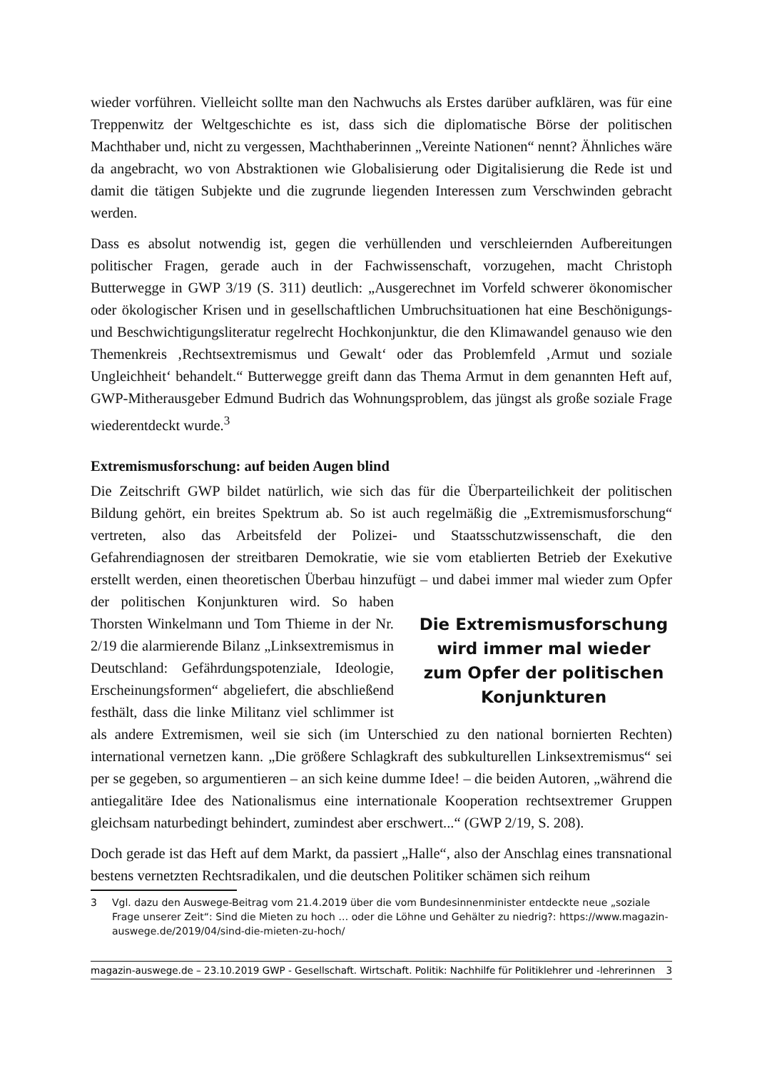wieder vorführen. Vielleicht sollte man den Nachwuchs als Erstes darüber aufklären, was für eine Treppenwitz der Weltgeschichte es ist, dass sich die diplomatische Börse der politischen Machthaber und, nicht zu vergessen, Machthaberinnen „Vereinte Nationen“ nennt? Ähnliches wäre da angebracht, wo von Abstraktionen wie Globalisierung oder Digitalisierung die Rede ist und damit die tätigen Subjekte und die zugrunde liegenden Interessen zum Verschwinden gebracht werden.
Dass es absolut notwendig ist, gegen die verhüllenden und verschleiernden Aufbereitungen politischer Fragen, gerade auch in der Fachwissenschaft, vorzugehen, macht Christoph Butterwegge in GWP 3/19 (S. 311) deutlich: „Ausgerechnet im Vorfeld schwerer ökonomischer oder ökologischer Krisen und in gesellschaftlichen Umbruchsituationen hat eine Beschönigungs- und Beschwichtigungsliteratur regelrecht Hochkonjunktur, die den Klimawandel genauso wie den Themenkreis ‚Rechtsextremismus und Gewalt‘ oder das Problemfeld ‚Armut und soziale Ungleichheit‘ behandelt.“ Butterwegge greift dann das Thema Armut in dem genannten Heft auf, GWP-Mitherausgeber Edmund Budrich das Wohnungsproblem, das jüngst als große soziale Frage wiederentdeckt wurde.<sup>3</sup>
Extremismusforschung: auf beiden Augen blind
Die Zeitschrift GWP bildet natürlich, wie sich das für die Überparteilichkeit der politischen Bildung gehört, ein breites Spektrum ab. So ist auch regelmäßig die „Extremismusforschung“ vertreten, also das Arbeitsfeld der Polizei- und Staatsschutzwissenschaft, die den Gefahrendiagnosen der streitbaren Demokratie, wie sie vom etablierten Betrieb der Exekutive erstellt werden, einen theoretischen Überbau hinzufügt Die Extremismusforschung wird immer mal wieder zum Opfer der politischen Konjunkturen – und dabei immer mal wieder zum Opfer der politischen Konjunkturen wird. So haben Thorsten Winkelmann und Tom Thieme in der Nr. 2/19 die alarmierende Bilanz „Linksextremismus in Deutschland: Gefährdungspotenziale, Ideologie, Erscheinungsformen“ abgeliefert, die abschließend festhält, dass die linke Militanz viel schlimmer ist als andere Extremismen, weil sie sich (im Unterschied zu den national bornierten Rechten) international vernetzen kann. „Die größere Schlagkraft des subkulturellen Linksextremismus“ sei per se gegeben, so argumentieren – an sich keine dumme Idee! – die beiden Autoren, „während die antiegalitäre Idee des Nationalismus eine internationale Kooperation rechtsextremer Gruppen gleichsam naturbedingt behindert, zumindest aber erschwert...“ (GWP 2/19, S. 208).
Doch gerade ist das Heft auf dem Markt, da passiert „Halle“, also der Anschlag eines transnational bestens vernetzten Rechtsradikalen, und die deutschen Politiker schämen sich reihum
3 Vgl. dazu den Auswege-Beitrag vom 21.4.2019 über die vom Bundesinnenminister entdeckte neue „soziale Frage unserer Zeit“: Sind die Mieten zu hoch … oder die Löhne und Gehälter zu niedrig?: https://www.magazin-auswege.de/2019/04/sind-die-mieten-zu-hoch/
magazin-auswege.de – 23.10.2019 GWP - Gesellschaft. Wirtschaft. Politik: Nachhilfe für Politiklehrer und -lehrerinnen 3